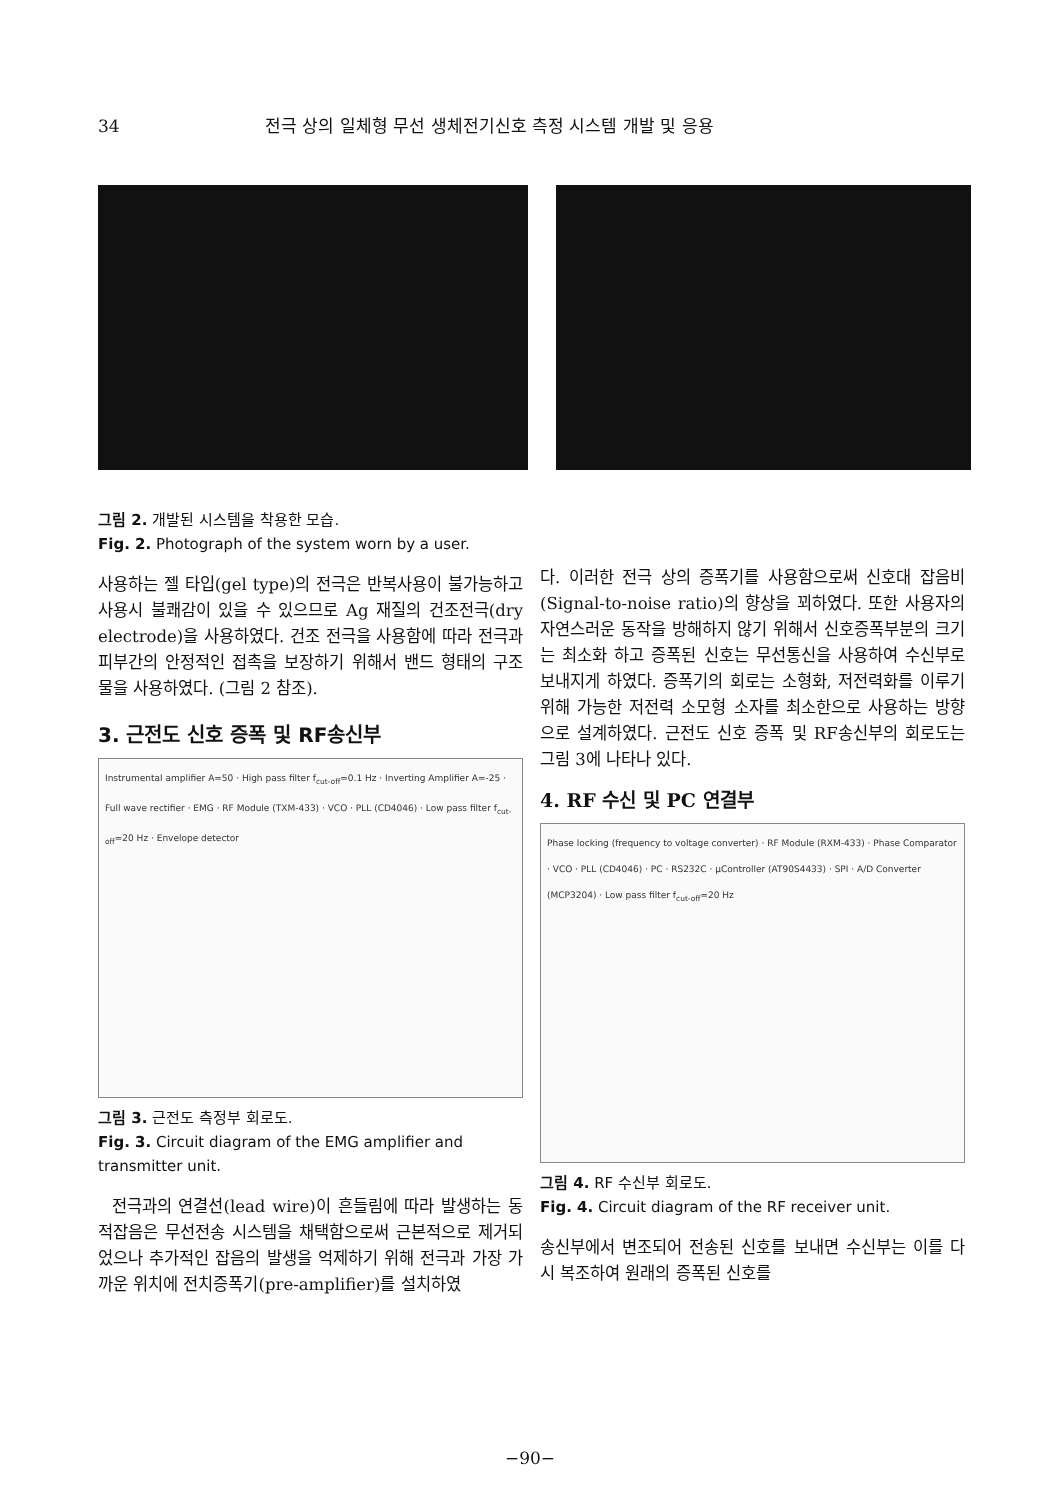34 전극 상의 일체형 무선 생체전기신호 측정 시스템 개발 및 응용
그림 2. 개발된 시스템을 착용한 모습.
Fig. 2. Photograph of the system worn by a user.
사용하는 젤 타입(gel type)의 전극은 반복사용이 불가능하고 사용시 불쾌감이 있을 수 있으므로 Ag 재질의 건조전극(dry electrode)을 사용하였다. 건조 전극을 사용함에 따라 전극과 피부간의 안정적인 접촉을 보장하기 위해서 밴드 형태의 구조물을 사용하였다. (그림 2 참조).
3. 근전도 신호 증폭 및 RF송신부
Instrumental amplifier A=50 · High pass filter f<sub>cut-off</sub>=0.1 Hz · Inverting Amplifier A=-25 · Full wave rectifier · EMG · RF Module (TXM-433) · VCO · PLL (CD4046) · Low pass filter f<sub>cut-off</sub>=20 Hz · Envelope detector
그림 3. 근전도 측정부 회로도.
Fig. 3. Circuit diagram of the EMG amplifier and transmitter unit.
전극과의 연결선(lead wire)이 흔들림에 따라 발생하는 동적잡음은 무선전송 시스템을 채택함으로써 근본적으로 제거되었으나 추가적인 잡음의 발생을 억제하기 위해 전극과 가장 가까운 위치에 전치증폭기(pre-amplifier)를 설치하였
다. 이러한 전극 상의 증폭기를 사용함으로써 신호대 잡음비(Signal-to-noise ratio)의 향상을 꾀하였다. 또한 사용자의 자연스러운 동작을 방해하지 않기 위해서 신호증폭부분의 크기는 최소화 하고 증폭된 신호는 무선통신을 사용하여 수신부로 보내지게 하였다. 증폭기의 회로는 소형화, 저전력화를 이루기 위해 가능한 저전력 소모형 소자를 최소한으로 사용하는 방향으로 설계하였다. 근전도 신호 증폭 및 RF송신부의 회로도는 그림 3에 나타나 있다.
4. RF 수신 및 PC 연결부
Phase locking (frequency to voltage converter) · RF Module (RXM-433) · Phase Comparator · VCO · PLL (CD4046) · PC · RS232C · μController (AT90S4433) · SPI · A/D Converter (MCP3204) · Low pass filter f<sub>cut-off</sub>=20 Hz
그림 4. RF 수신부 회로도.
Fig. 4. Circuit diagram of the RF receiver unit.
송신부에서 변조되어 전송된 신호를 보내면 수신부는 이를 다시 복조하여 원래의 증폭된 신호를
−90−